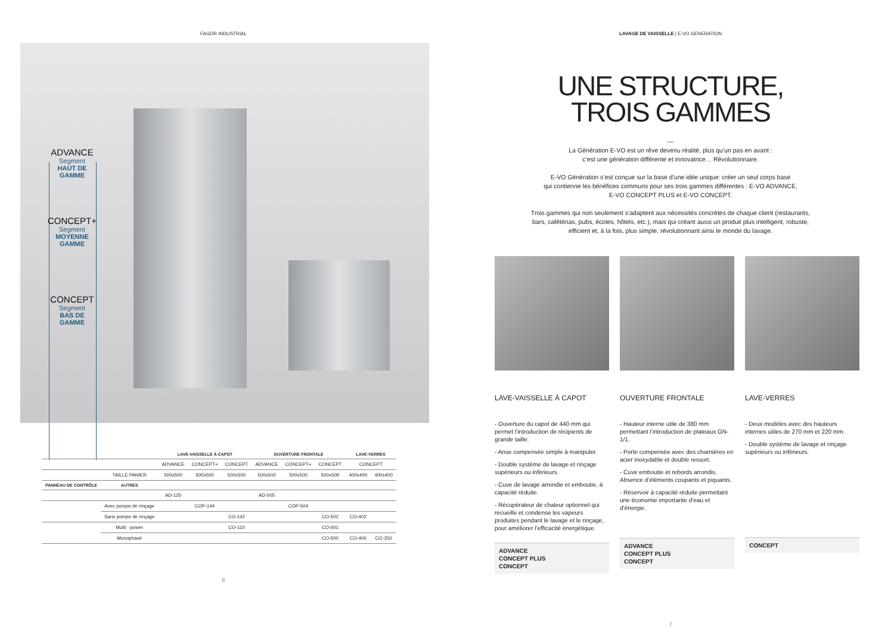FAGOR INDUSTRIAL
ADVANCE
Segment
HAUT DE
GAMME
CONCEPT+
Segment
MOYENNE
GAMME
CONCEPT
Segment
BAS DE
GAMME
| | | LAVE-VAISSELLE À CAPOT | | | OUVERTURE FRONTALE | | | LAVE-VERRES | |
| --- | --- | --- | --- | --- | --- | --- | --- | --- | --- |
| | | ADVANCE | CONCEPT+ | CONCEPT | ADVANCE | CONCEPT+ | CONCEPT | CONCEPT | |
| | TAILLE PANIER | 500x500 | 500x500 | 500x500 | 500x500 | 500x500 | 500x500 | 400x400 | 400x400 |
| PANNEAU DE CONTRÔLE | AUTRES | | | | | | | | |
| | | AD-125 | | | AD-505 | | | | |
| | Avec pompe de rinçage | | COP-144 | | | COP-504 | | | |
| | Sans pompe de rinçage | | | CO-142 | | | CO-502 | CO-402 | |
| | Multi - power | | | CO-110 | | | CO-501 | | |
| | Monophasé | | | | | | CO-500 | CO-400 | CO-350 |
6
LAVAGE DE VAISSELLE | E-VO GENERATION
UNE STRUCTURE,
TROIS GAMMES
—
La Génération E-VO est un rêve devenu réalité, plus qu’un pas en avant :
c’est une génération différente et innovatrice… Révolutionnaire.
E-VO Génération s’est conçue sur la base d’une idée unique: créer un seul corps base
qui contienne les bénéfices communs pour ses trois gammes différentes : E-VO ADVANCE,
E-VO CONCEPT PLUS et E-VO CONCEPT.
Trois gammes qui non seulement s’adaptent aux nécessités concrètes de chaque client (restaurants,
bars, cafétérias, pubs, écoles, hôtels, etc.), mais qui créant aussi un produit plus intelligent, robuste,
efficient et, à la fois, plus simple, révolutionnant ainsi le monde du lavage.
LAVE-VAISSELLE À CAPOT
- Ouverture du capot de 440 mm qui permet l’introduction de récipients de grande taille.
- Anse compensée simple à manipuler.
- Double système de lavage et rinçage supérieurs ou inférieurs.
- Cuve de lavage arrondie et emboutie, à capacité réduite.
- Récupérateur de chaleur optionnel qui recueille et condense les vapeurs produites pendant le lavage et le rinçage, pour améliorer l’efficacité énergétique.
ADVANCE
CONCEPT PLUS
CONCEPT
OUVERTURE FRONTALE
- Hauteur interne utile de 380 mm permettant l’introduction de plateaux GN-1/1.
- Porte compensée avec des charnières en acier inoxydable et double ressort.
- Cuve emboutie et rebords arrondis. Absence d’éléments coupants et piquants.
- Réservoir à capacité réduite permettant une économie importante d’eau et d’énergie.
ADVANCE
CONCEPT PLUS
CONCEPT
LAVE-VERRES
- Deux modèles avec des hauteurs internes utiles de 270 mm et 220 mm.
- Double système de lavage et rinçage supérieurs ou inférieurs.
CONCEPT
7